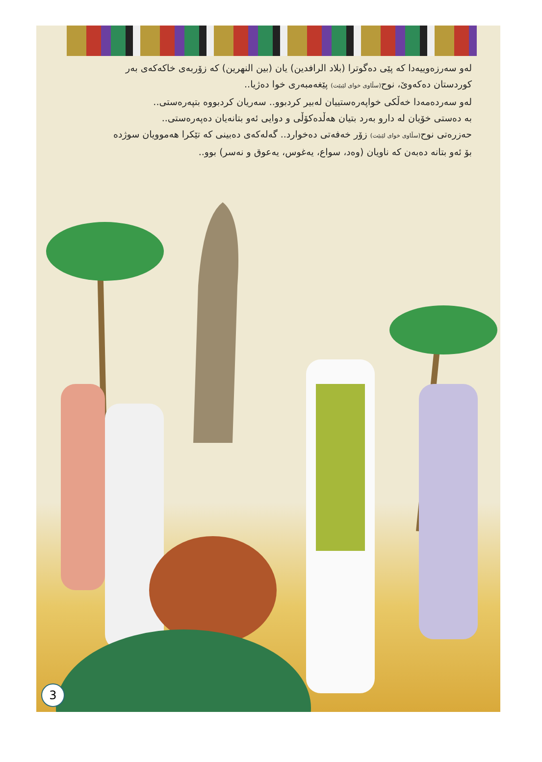لەو سەرزەوییەدا کە پێی دەگوترا (بلاد الرافدین) یان (بین النهرین) کە زۆربەی خاکەکەی بەر
کوردستان دەکەوێ، نوح(سڵاوی خوای لێبێت) پێغەمبەری خوا دەژیا..
لەو سەردەمەدا خەڵکی خواپەرەستییان لەبیر کردبوو.. سەریان کردبووە بتپەرەستی..
بە دەستی خۆیان لە دارو بەرد بتیان هەڵدەکۆڵی و دوایی ئەو بتانەیان دەپەرەستی..
حەزرەتی نوح(سڵاوی خوای لێبێت) زۆر خەفەتی دەخوارد.. گەلەکەی دەبینی کە تێکرا هەموویان سوژدە
بۆ ئەو بتانە دەبەن کە ناویان (وەد، سواع، یەغوس، یەعوق و نەسر) بوو..
3